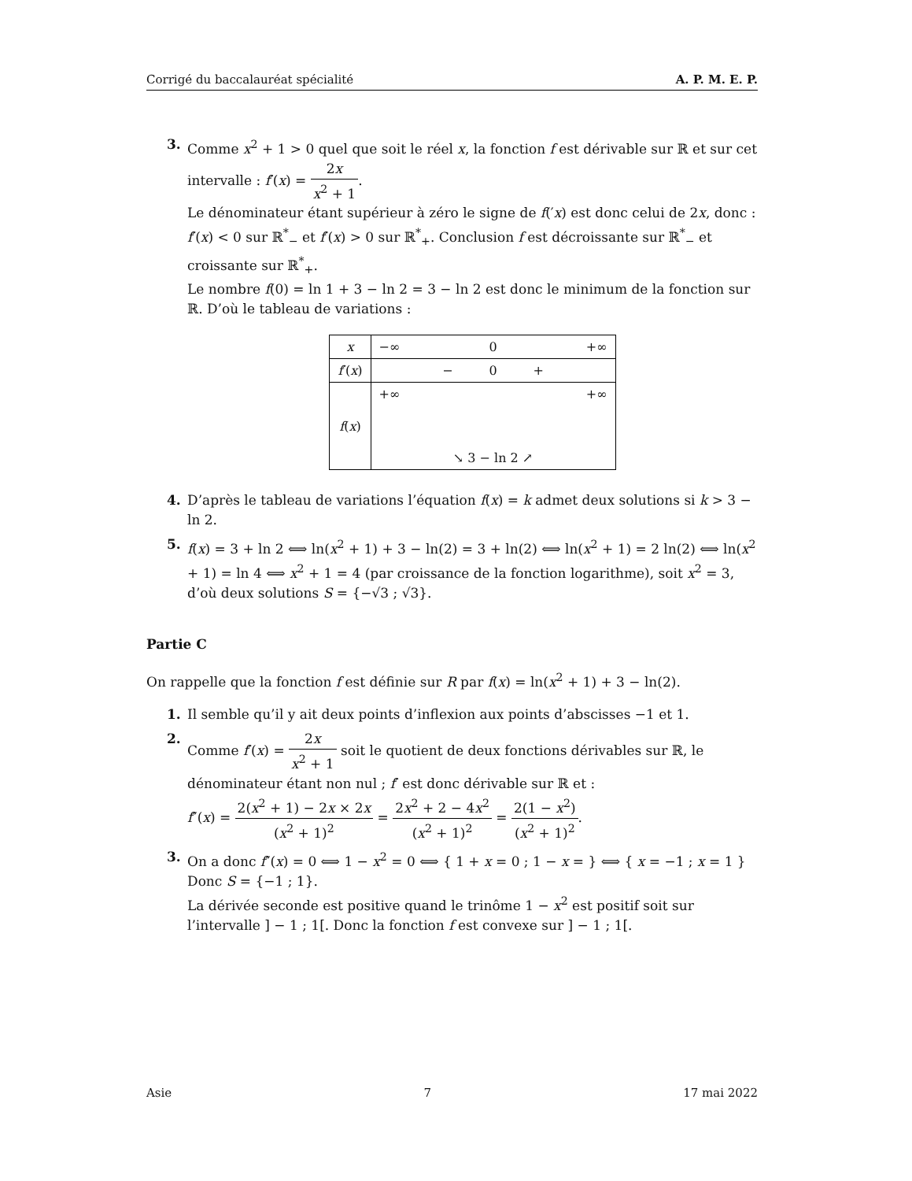Corrigé du baccalauréat spécialité A. P. M. E. P.
3. Comme x<sup>2</sup> + 1 > 0 quel que soit le réel x, la fonction f est dérivable sur ℝ et sur cet intervalle : f′(x) = 2x x<sup>2</sup> + 1.
Le dénominateur étant supérieur à zéro le signe de f(′x) est donc celui de 2x, donc :
f′(x) < 0 sur ℝ<sup>*</sup><sub>−</sub> et f′(x) > 0 sur ℝ<sup>*</sup><sub>+</sub>. Conclusion f est décroissante sur ℝ<sup>*</sup><sub>−</sub> et croissante sur ℝ<sup>*</sup><sub>+</sub>.
Le nombre f(0) = ln 1 + 3 − ln 2 = 3 − ln 2 est donc le minimum de la fonction sur ℝ. D’où le tableau de variations :
| x | −∞ 0 +∞ |
| f ′( x ) | − 0 + |
| f ( x ) | +∞ +∞ ↘ 3 − ln 2 ↗ |
4. D’après le tableau de variations l’équation f(x) = k admet deux solutions si k > 3 − ln 2.
5. f(x) = 3 + ln 2 ⟺ ln(x<sup>2</sup> + 1) + 3 − ln(2) = 3 + ln(2) ⟺ ln(x<sup>2</sup> + 1) = 2 ln(2) ⟺ ln(x<sup>2</sup> + 1) = ln 4 ⟺ x<sup>2</sup> + 1 = 4 (par croissance de la fonction logarithme), soit x<sup>2</sup> = 3, d’où deux solutions S = {−√3 ; √3}.
Partie C
On rappelle que la fonction f est définie sur R par f(x) = ln(x<sup>2</sup> + 1) + 3 − ln(2).
1. Il semble qu’il y ait deux points d’inflexion aux points d’abscisses −1 et 1.
2. Comme f′(x) = 2x x<sup>2</sup> + 1 soit le quotient de deux fonctions dérivables sur ℝ, le dénominateur étant non nul ; f′ est donc dérivable sur ℝ et :
f″(x) = 2(x<sup>2</sup> + 1) − 2x × 2x (x<sup>2</sup> + 1)<sup>2</sup> = 2x<sup>2</sup> + 2 − 4x<sup>2</sup> (x<sup>2</sup> + 1)<sup>2</sup> = 2(1 − x<sup>2</sup>) (x<sup>2</sup> + 1)<sup>2</sup>.
3. On a donc f″(x) = 0 ⟺ 1 − x<sup>2</sup> = 0 ⟺ { 1 + x = 0 ; 1 − x = } ⟺ { x = −1 ; x = 1 } Donc S = {−1 ; 1}.
La dérivée seconde est positive quand le trinôme 1 − x<sup>2</sup> est positif soit sur l’intervalle ] − 1 ; 1[. Donc la fonction f est convexe sur ] − 1 ; 1[.
Asie 7 17 mai 2022